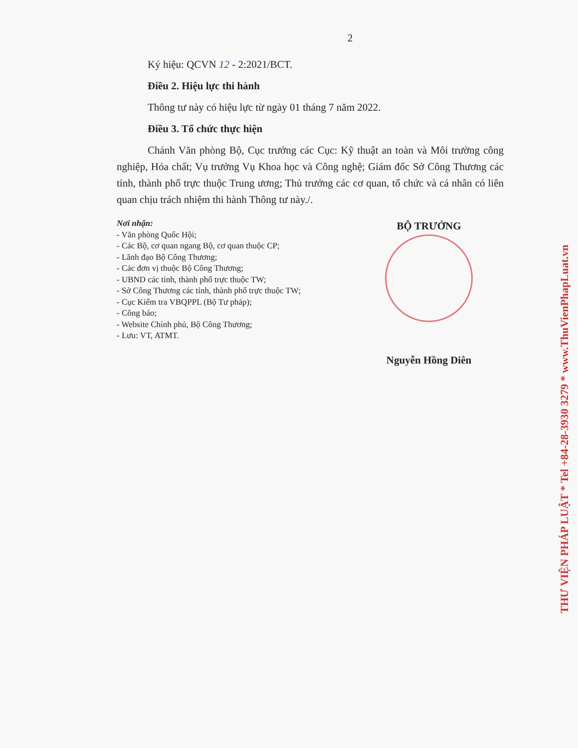2
Ký hiệu: QCVN 12 - 2:2021/BCT.
Điều 2. Hiệu lực thi hành
Thông tư này có hiệu lực từ ngày 01 tháng 7 năm 2022.
Điều 3. Tổ chức thực hiện
Chánh Văn phòng Bộ, Cục trưởng các Cục: Kỹ thuật an toàn và Môi trường công nghiệp, Hóa chất; Vụ trưởng Vụ Khoa học và Công nghệ; Giám đốc Sở Công Thương các tỉnh, thành phố trực thuộc Trung ương; Thủ trưởng các cơ quan, tổ chức và cá nhân có liên quan chịu trách nhiệm thi hành Thông tư này./.
Nơi nhận:
- Văn phòng Quốc Hội;
- Các Bộ, cơ quan ngang Bộ, cơ quan thuộc CP;
- Lãnh đạo Bộ Công Thương;
- Các đơn vị thuộc Bộ Công Thương;
- UBND các tỉnh, thành phố trực thuộc TW;
- Sở Công Thương các tỉnh, thành phố trực thuộc TW;
- Cục Kiểm tra VBQPPL (Bộ Tư pháp);
- Công báo;
- Website Chính phủ, Bộ Công Thương;
- Lưu: VT, ATMT.
BỘ TRƯỞNG
Nguyễn Hồng Diên
THƯ VIỆN PHÁP LUẬT * Tel +84-28-3930 3279 * www.ThuVienPhapLuat.vn